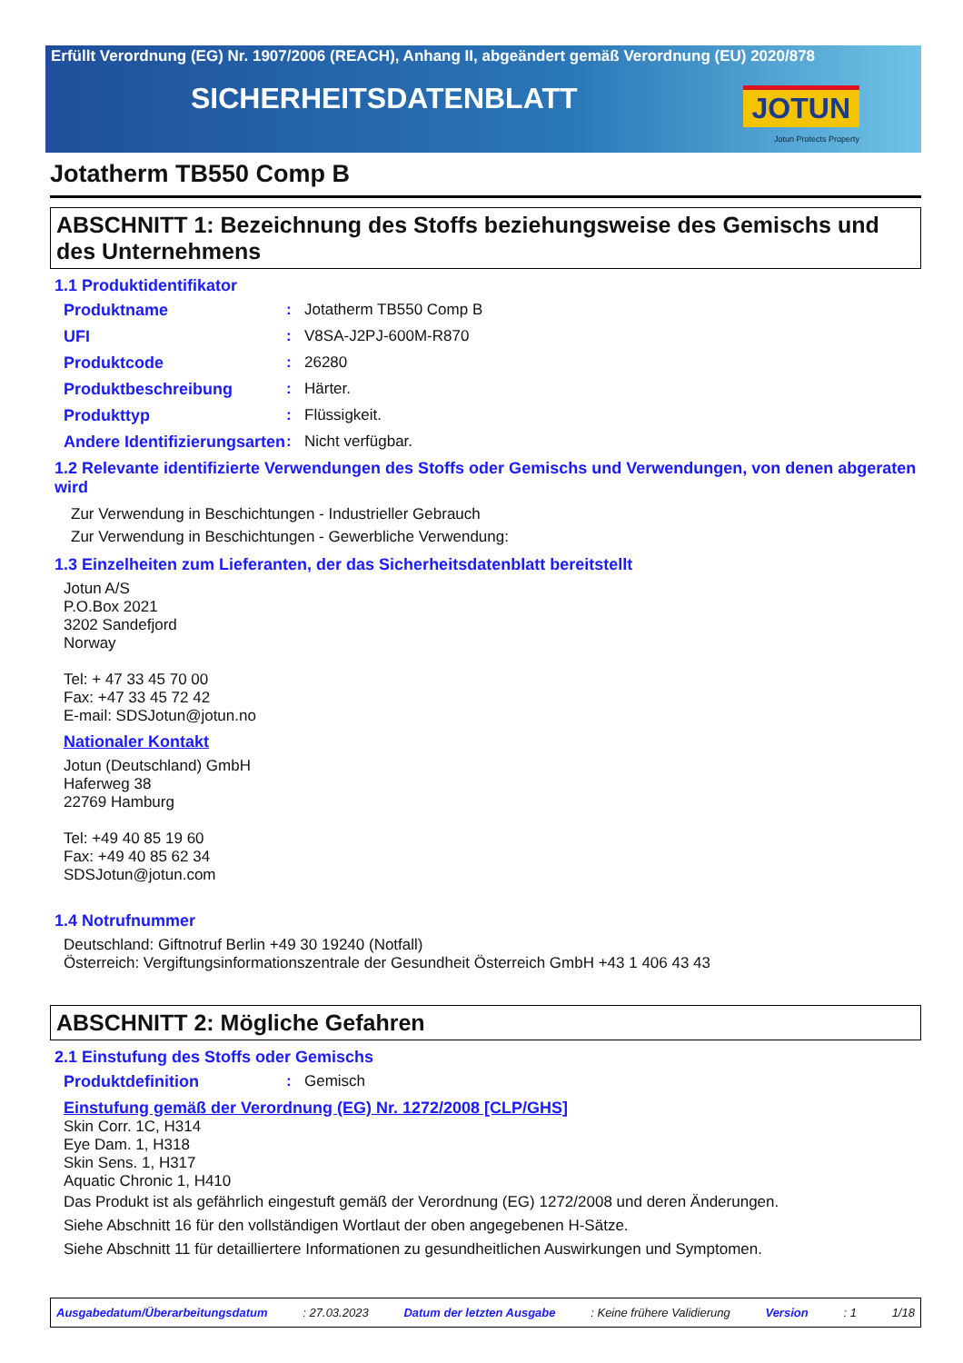Erfüllt Verordnung (EG) Nr. 1907/2006 (REACH), Anhang II, abgeändert gemäß Verordnung (EU) 2020/878
SICHERHEITSDATENBLATT
JOTUN
Jotun Protects Property
Jotatherm TB550 Comp B
ABSCHNITT 1: Bezeichnung des Stoffs beziehungsweise des Gemischs und des Unternehmens
1.1 Produktidentifikator
Produktname : Jotatherm TB550 Comp B
UFI : V8SA-J2PJ-600M-R870
Produktcode : 26280
Produktbeschreibung : Härter.
Produkttyp : Flüssigkeit.
Andere Identifizierungsarten
: Nicht verfügbar.
1.2 Relevante identifizierte Verwendungen des Stoffs oder Gemischs und Verwendungen, von denen abgeraten wird
Zur Verwendung in Beschichtungen - Industrieller Gebrauch
Zur Verwendung in Beschichtungen - Gewerbliche Verwendung:
1.3 Einzelheiten zum Lieferanten, der das Sicherheitsdatenblatt bereitstellt
Jotun A/S
P.O.Box 2021
3202 Sandefjord
Norway
Tel: + 47 33 45 70 00
Fax: +47 33 45 72 42
E-mail: SDSJotun@jotun.no
Nationaler Kontakt
Jotun (Deutschland) GmbH
Haferweg 38
22769 Hamburg
Tel: +49 40 85 19 60
Fax: +49 40 85 62 34
SDSJotun@jotun.com
1.4 Notrufnummer
Deutschland: Giftnotruf Berlin +49 30 19240 (Notfall)
Österreich: Vergiftungsinformationszentrale der Gesundheit Österreich GmbH +43 1 406 43 43
ABSCHNITT 2: Mögliche Gefahren
2.1 Einstufung des Stoffs oder Gemischs
Produktdefinition : Gemisch
Einstufung gemäß der Verordnung (EG) Nr. 1272/2008 [CLP/GHS]
Skin Corr. 1C, H314
Eye Dam. 1, H318
Skin Sens. 1, H317
Aquatic Chronic 1, H410
Das Produkt ist als gefährlich eingestuft gemäß der Verordnung (EG) 1272/2008 und deren Änderungen.
Siehe Abschnitt 16 für den vollständigen Wortlaut der oben angegebenen H-Sätze.
Siehe Abschnitt 11 für detailliertere Informationen zu gesundheitlichen Auswirkungen und Symptomen.
Ausgabedatum/Überarbeitungsdatum: 27.03.2023 Datum der letzten Ausgabe: Keine frühere Validierung Version: 1 1/18